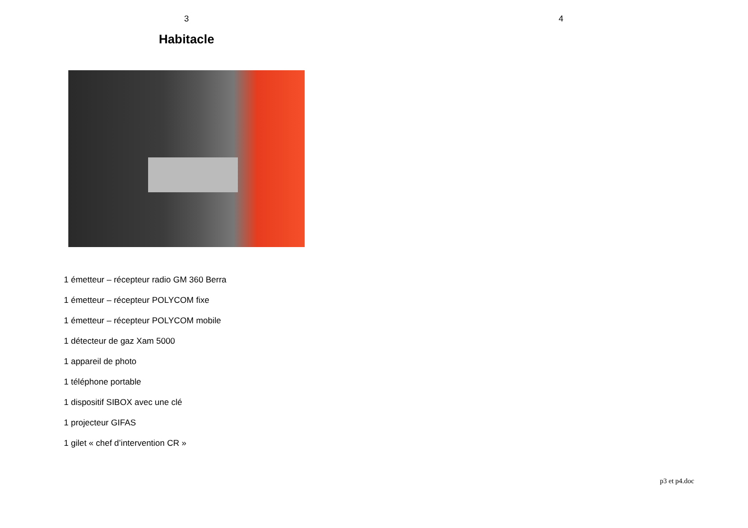3
Habitacle
1 émetteur – récepteur radio GM 360 Berra
1 émetteur – récepteur POLYCOM fixe
1 émetteur – récepteur POLYCOM mobile
1 détecteur de gaz Xam 5000
1 appareil de photo
1 téléphone portable
1 dispositif SIBOX avec une clé
1 projecteur GIFAS
1 gilet « chef d’intervention CR »
4
p3 et p4.doc